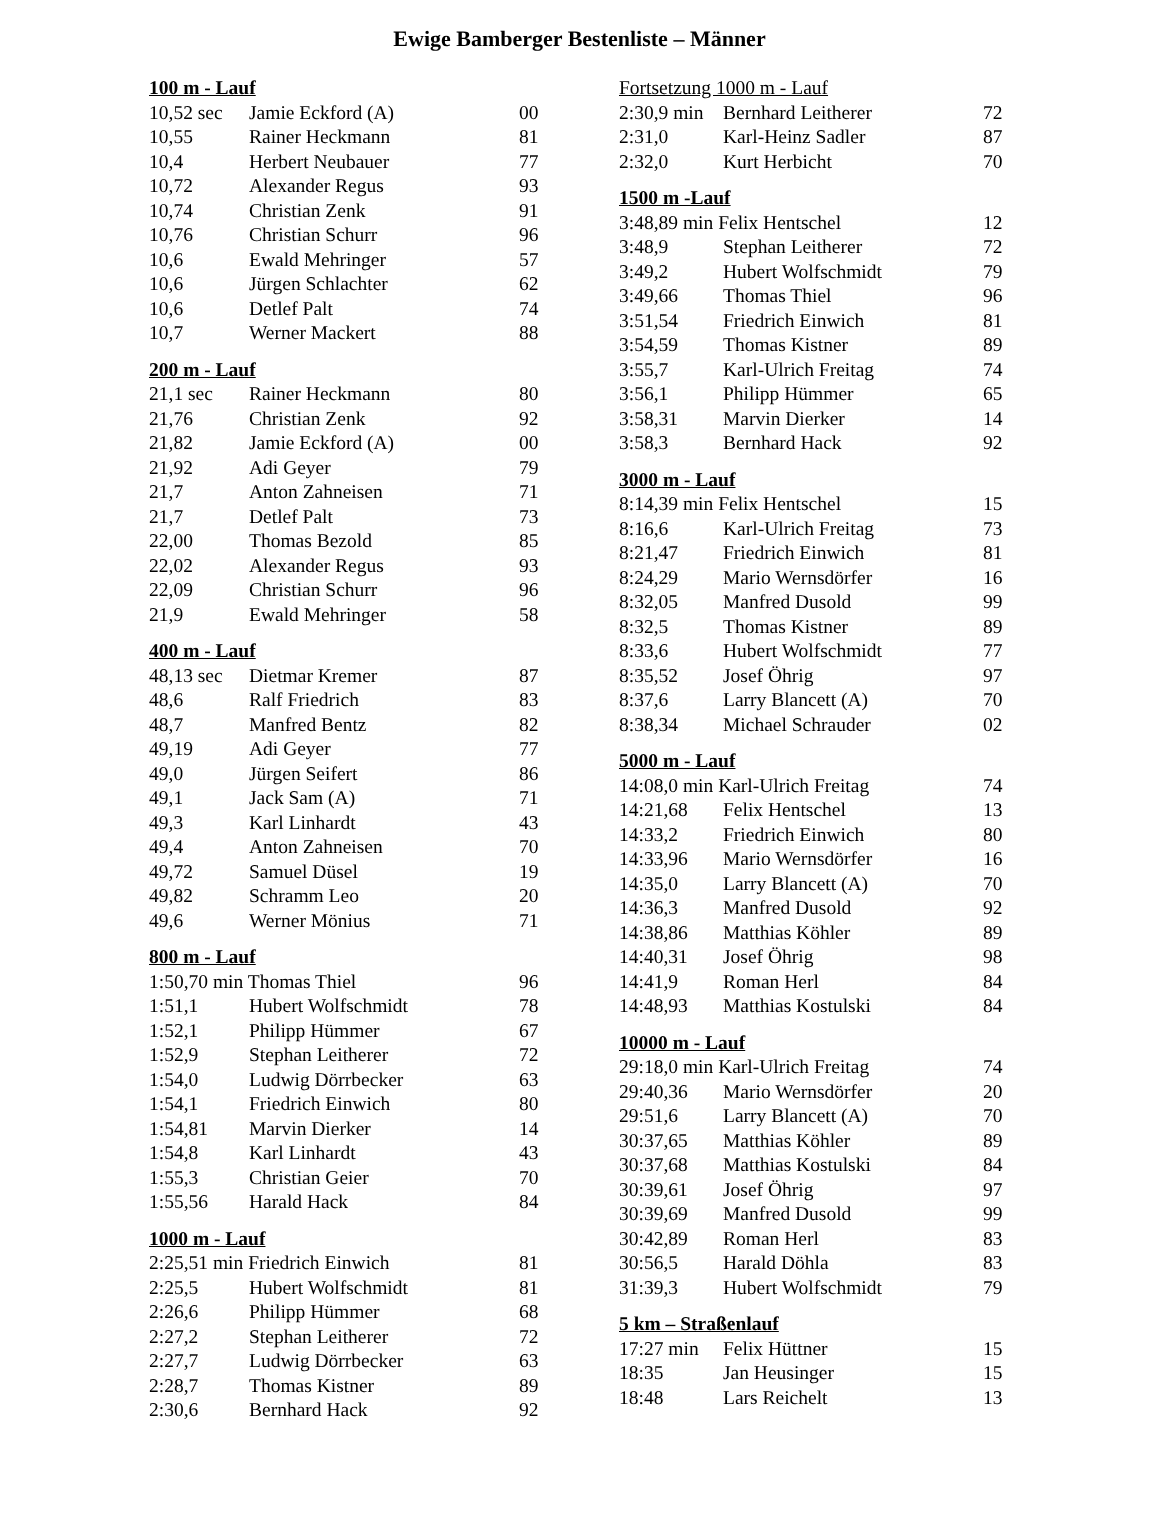Ewige Bamberger Bestenliste – Männer
| 100 m - Lauf | | |
| --- | --- | --- |
| 10,52 sec | Jamie Eckford (A) | 00 |
| 10,55 | Rainer Heckmann | 81 |
| 10,4 | Herbert Neubauer | 77 |
| 10,72 | Alexander Regus | 93 |
| 10,74 | Christian Zenk | 91 |
| 10,76 | Christian Schurr | 96 |
| 10,6 | Ewald Mehringer | 57 |
| 10,6 | Jürgen Schlachter | 62 |
| 10,6 | Detlef Palt | 74 |
| 10,7 | Werner Mackert | 88 |
| 200 m - Lauf | | |
| --- | --- | --- |
| 21,1 sec | Rainer Heckmann | 80 |
| 21,76 | Christian Zenk | 92 |
| 21,82 | Jamie Eckford (A) | 00 |
| 21,92 | Adi Geyer | 79 |
| 21,7 | Anton Zahneisen | 71 |
| 21,7 | Detlef Palt | 73 |
| 22,00 | Thomas Bezold | 85 |
| 22,02 | Alexander Regus | 93 |
| 22,09 | Christian Schurr | 96 |
| 21,9 | Ewald Mehringer | 58 |
| 400 m - Lauf | | |
| --- | --- | --- |
| 48,13 sec | Dietmar Kremer | 87 |
| 48,6 | Ralf Friedrich | 83 |
| 48,7 | Manfred Bentz | 82 |
| 49,19 | Adi Geyer | 77 |
| 49,0 | Jürgen Seifert | 86 |
| 49,1 | Jack Sam (A) | 71 |
| 49,3 | Karl Linhardt | 43 |
| 49,4 | Anton Zahneisen | 70 |
| 49,72 | Samuel Düsel | 19 |
| 49,82 | Schramm Leo | 20 |
| 49,6 | Werner Mönius | 71 |
| 800 m - Lauf | | |
| --- | --- | --- |
| 1:50,70 min Thomas Thiel | | 96 |
| 1:51,1 | Hubert Wolfschmidt | 78 |
| 1:52,1 | Philipp Hümmer | 67 |
| 1:52,9 | Stephan Leitherer | 72 |
| 1:54,0 | Ludwig Dörrbecker | 63 |
| 1:54,1 | Friedrich Einwich | 80 |
| 1:54,81 | Marvin Dierker | 14 |
| 1:54,8 | Karl Linhardt | 43 |
| 1:55,3 | Christian Geier | 70 |
| 1:55,56 | Harald Hack | 84 |
| 1000 m - Lauf | | |
| --- | --- | --- |
| 2:25,51 min Friedrich Einwich | | 81 |
| 2:25,5 | Hubert Wolfschmidt | 81 |
| 2:26,6 | Philipp Hümmer | 68 |
| 2:27,2 | Stephan Leitherer | 72 |
| 2:27,7 | Ludwig Dörrbecker | 63 |
| 2:28,7 | Thomas Kistner | 89 |
| 2:30,6 | Bernhard Hack | 92 |
| Fortsetzung 1000 m - Lauf | | |
| --- | --- | --- |
| 2:30,9 min | Bernhard Leitherer | 72 |
| 2:31,0 | Karl-Heinz Sadler | 87 |
| 2:32,0 | Kurt Herbicht | 70 |
| 1500 m -Lauf | | |
| --- | --- | --- |
| 3:48,89 min Felix Hentschel | | 12 |
| 3:48,9 | Stephan Leitherer | 72 |
| 3:49,2 | Hubert Wolfschmidt | 79 |
| 3:49,66 | Thomas Thiel | 96 |
| 3:51,54 | Friedrich Einwich | 81 |
| 3:54,59 | Thomas Kistner | 89 |
| 3:55,7 | Karl-Ulrich Freitag | 74 |
| 3:56,1 | Philipp Hümmer | 65 |
| 3:58,31 | Marvin Dierker | 14 |
| 3:58,3 | Bernhard Hack | 92 |
| 3000 m - Lauf | | |
| --- | --- | --- |
| 8:14,39 min Felix Hentschel | | 15 |
| 8:16,6 | Karl-Ulrich Freitag | 73 |
| 8:21,47 | Friedrich Einwich | 81 |
| 8:24,29 | Mario Wernsdörfer | 16 |
| 8:32,05 | Manfred Dusold | 99 |
| 8:32,5 | Thomas Kistner | 89 |
| 8:33,6 | Hubert Wolfschmidt | 77 |
| 8:35,52 | Josef Öhrig | 97 |
| 8:37,6 | Larry Blancett (A) | 70 |
| 8:38,34 | Michael Schrauder | 02 |
| 5000 m - Lauf | | |
| --- | --- | --- |
| 14:08,0 min Karl-Ulrich Freitag | | 74 |
| 14:21,68 | Felix Hentschel | 13 |
| 14:33,2 | Friedrich Einwich | 80 |
| 14:33,96 | Mario Wernsdörfer | 16 |
| 14:35,0 | Larry Blancett (A) | 70 |
| 14:36,3 | Manfred Dusold | 92 |
| 14:38,86 | Matthias Köhler | 89 |
| 14:40,31 | Josef Öhrig | 98 |
| 14:41,9 | Roman Herl | 84 |
| 14:48,93 | Matthias Kostulski | 84 |
| 10000 m - Lauf | | |
| --- | --- | --- |
| 29:18,0 min Karl-Ulrich Freitag | | 74 |
| 29:40,36 | Mario Wernsdörfer | 20 |
| 29:51,6 | Larry Blancett (A) | 70 |
| 30:37,65 | Matthias Köhler | 89 |
| 30:37,68 | Matthias Kostulski | 84 |
| 30:39,61 | Josef Öhrig | 97 |
| 30:39,69 | Manfred Dusold | 99 |
| 30:42,89 | Roman Herl | 83 |
| 30:56,5 | Harald Döhla | 83 |
| 31:39,3 | Hubert Wolfschmidt | 79 |
| 5 km – Straßenlauf | | |
| --- | --- | --- |
| 17:27 min | Felix Hüttner | 15 |
| 18:35 | Jan Heusinger | 15 |
| 18:48 | Lars Reichelt | 13 |